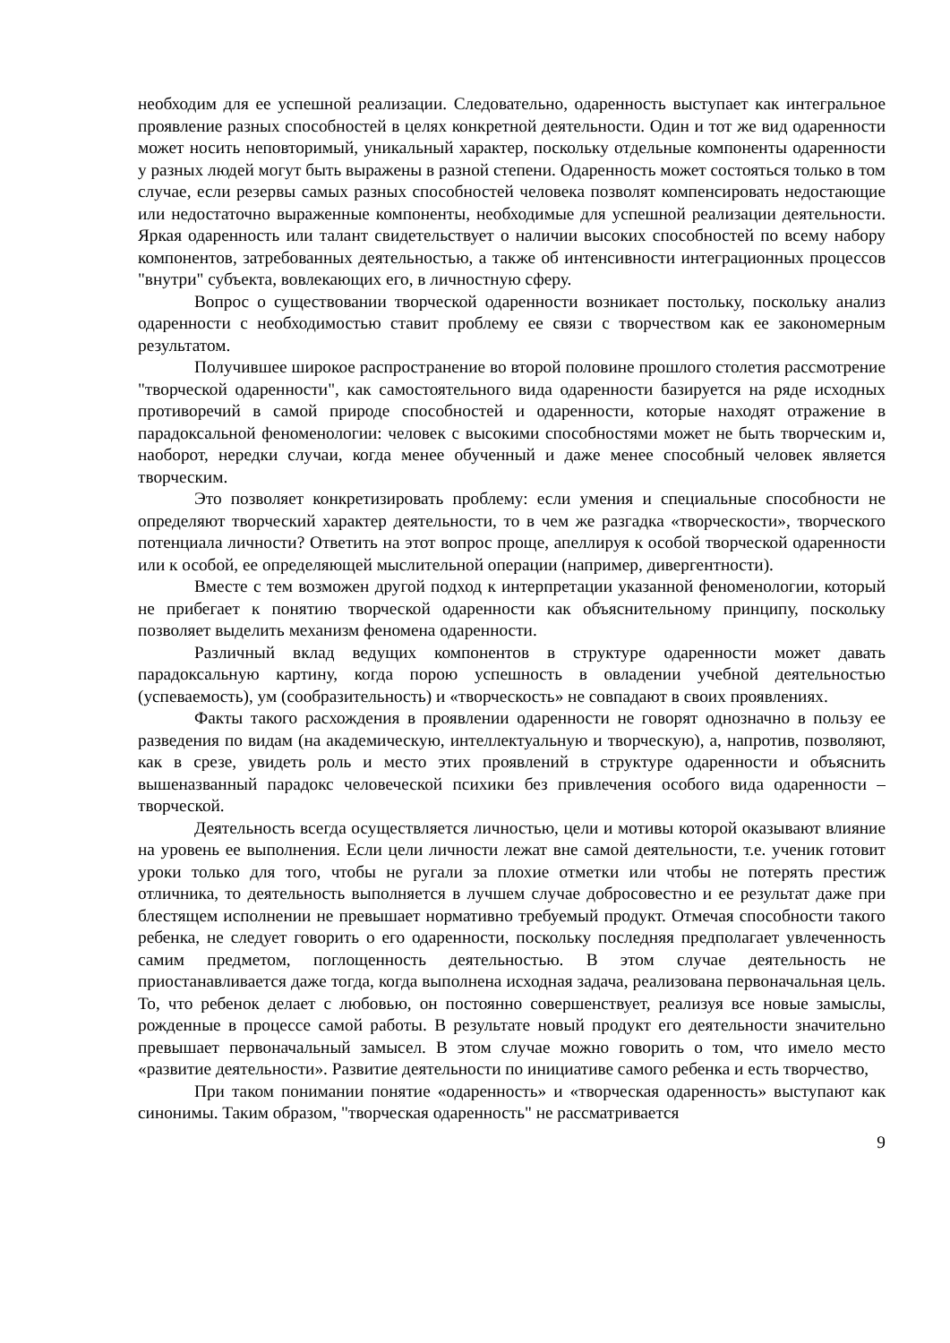необходим для ее успешной реализации. Следовательно, одаренность выступает как интегральное проявление разных способностей в целях конкретной деятельности. Один и тот же вид одаренности может носить неповторимый, уникальный характер, поскольку отдельные компоненты одаренности у разных людей могут быть выражены в разной степени. Одаренность может состояться только в том случае, если резервы самых разных способностей человека позволят компенсировать недостающие или недостаточно выраженные компоненты, необходимые для успешной реализации деятельности. Яркая одаренность или талант свидетельствует о наличии высоких способностей по всему набору компонентов, затребованных деятельностью, а также об интенсивности интеграционных процессов "внутри" субъекта, вовлекающих его, в личностную сферу.
Вопрос о существовании творческой одаренности возникает постольку, поскольку анализ одаренности с необходимостью ставит проблему ее связи с творчеством как ее закономерным результатом.
Получившее широкое распространение во второй половине прошлого столетия рассмотрение "творческой одаренности", как самостоятельного вида одаренности базируется на ряде исходных противоречий в самой природе способностей и одаренности, которые находят отражение в парадоксальной феноменологии: человек с высокими способностями может не быть творческим и, наоборот, нередки случаи, когда менее обученный и даже менее способный человек является творческим.
Это позволяет конкретизировать проблему: если умения и специальные способности не определяют творческий характер деятельности, то в чем же разгадка «творческости», творческого потенциала личности? Ответить на этот вопрос проще, апеллируя к особой творческой одаренности или к особой, ее определяющей мыслительной операции (например, дивергентности).
Вместе с тем возможен другой подход к интерпретации указанной феноменологии, который не прибегает к понятию творческой одаренности как объяснительному принципу, поскольку позволяет выделить механизм феномена одаренности.
Различный вклад ведущих компонентов в структуре одаренности может давать парадоксальную картину, когда порою успешность в овладении учебной деятельностью (успеваемость), ум (сообразительность) и «творческость» не совпадают в своих проявлениях.
Факты такого расхождения в проявлении одаренности не говорят однозначно в пользу ее разведения по видам (на академическую, интеллектуальную и творческую), а, напротив, позволяют, как в срезе, увидеть роль и место этих проявлений в структуре одаренности и объяснить вышеназванный парадокс человеческой психики без привлечения особого вида одаренности – творческой.
Деятельность всегда осуществляется личностью, цели и мотивы которой оказывают влияние на уровень ее выполнения. Если цели личности лежат вне самой деятельности, т.е. ученик готовит уроки только для того, чтобы не ругали за плохие отметки или чтобы не потерять престиж отличника, то деятельность выполняется в лучшем случае добросовестно и ее результат даже при блестящем исполнении не превышает нормативно требуемый продукт. Отмечая способности такого ребенка, не следует говорить о его одаренности, поскольку последняя предполагает увлеченность самим предметом, поглощенность деятельностью. В этом случае деятельность не приостанавливается даже тогда, когда выполнена исходная задача, реализована первоначальная цель. То, что ребенок делает с любовью, он постоянно совершенствует, реализуя все новые замыслы, рожденные в процессе самой работы. В результате новый продукт его деятельности значительно превышает первоначальный замысел. В этом случае можно говорить о том, что имело место «развитие деятельности». Развитие деятельности по инициативе самого ребенка и есть творчество,
При таком понимании понятие «одаренность» и «творческая одаренность» выступают как синонимы. Таким образом, "творческая одаренность" не рассматривается
9